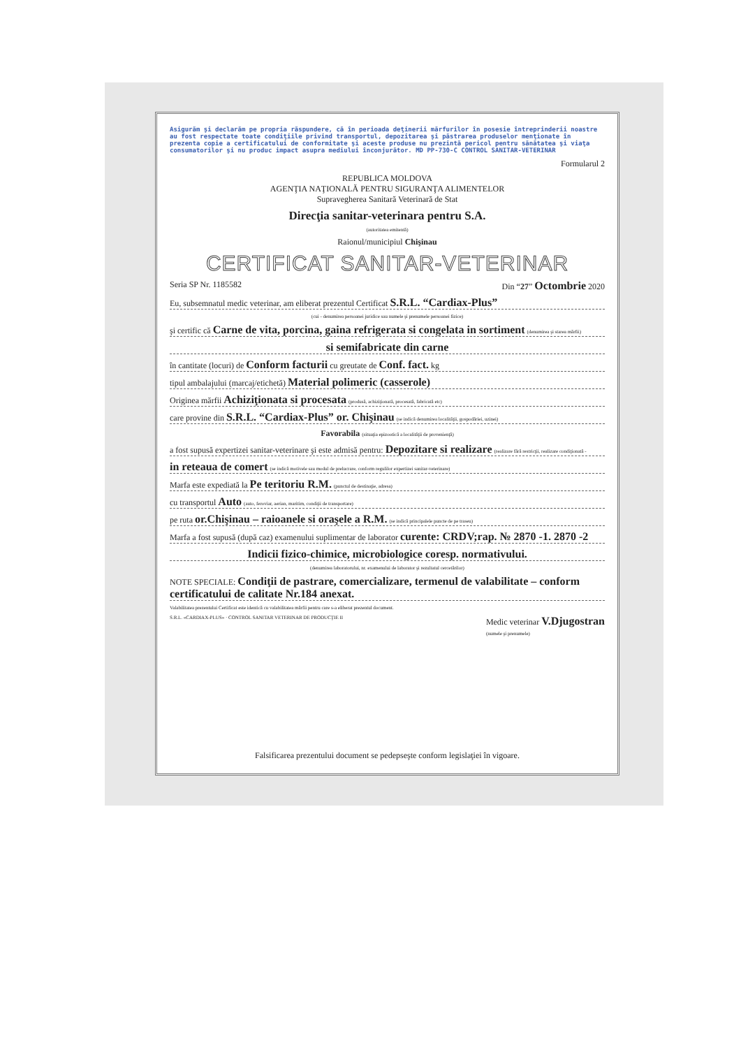Asigurăm şi declarăm pe propria răspundere, că în perioada deţinerii mărfurilor în posesie întreprinderii noastre au fost respectate toate condiţiile privind transportul, depozitarea şi păstrarea produselor menţionate în prezenta copie a certificatului de conformitate şi aceste produse nu prezintă pericol pentru sănătatea şi viaţa consumatorilor şi nu produc impact asupra mediului înconjurător. MD PP-730-C CONTROL SANITAR-VETERINAR
Formularul 2
REPUBLICA MOLDOVA
AGENŢIA NAŢIONALĂ PENTRU SIGURANŢA ALIMENTELOR
Supravegherea Sanitară Veterinară de Stat
Direcţia sanitar-veterinara pentru S.A.
(autoritatea emitentă)
Raionul/municipiul Chişinau
CERTIFICAT SANITAR-VETERINAR
Seria SP Nr. 1185582 Din “27” Octombrie 2020
Eu, subsemnatul medic veterinar, am eliberat prezentul Certificat S.R.L. “Cardiax-Plus”
(cui - denumirea persoanei juridice sau numele şi prenumele persoanei fizice)
şi certific că Carne de vita, porcina, gaina refrigerata si congelata in sortiment (denumirea şi starea mărfii)
si semifabricate din carne
în cantitate (locuri) de Conform facturii cu greutate de Conf. fact. kg
tipul ambalajului (marcaj/etichetă) Material polimeric (casserole)
Originea mărfii Achiziţionata si procesata (produsă, achiziţionată, procesată, fabricată etc)
care provine din S.R.L. “Cardiax-Plus” or. Chişinau (se indică denumirea localităţii, gospodăriei, uzinei)
Favorabila (situaţia epizootică a localităţii de provenienţă)
a fost supusă expertizei sanitar-veterinare şi este admisă pentru: Depozitare si realizare (realizare fără restricţii, realizare condiţionată -
in reteaua de comert (se indică motivele sau modul de prelucrare, conform regulilor expertizei sanitar-veterinare)
Marfa este expediată la Pe teritoriu R.M. (punctul de destinaţie, adresa)
cu transportul Auto (auto, feroviar, aerian, maritim, condiţii de transportare)
pe ruta or.Chişinau – raioanele si oraşele a R.M. (se indică principalele puncte de pe traseu)
Marfa a fost supusă (după caz) examenului suplimentar de laborator curente: CRDV;rap. № 2870 -1. 2870 -2
Indicii fizico-chimice, microbiologice coresp. normativului.
(denumirea laboratorului, nr. examenului de laborator şi rezultatul cercetărilor)
NOTE SPECIALE: Condiţii de pastrare, comercializare, termenul de valabilitate – conform certificatului de calitate Nr.184 anexat.
Valabilitatea prezentului Certificat este identică cu valabilitatea mărfii pentru care s-a eliberat prezentul document.
S.R.L. «CARDIAX-PLUS» · CONTROL SANITAR VETERINAR DE PRODUCŢIE II Medic veterinar V.Djugostran
(numele şi prenumele)
Falsificarea prezentului document se pedepseşte conform legislaţiei în vigoare.